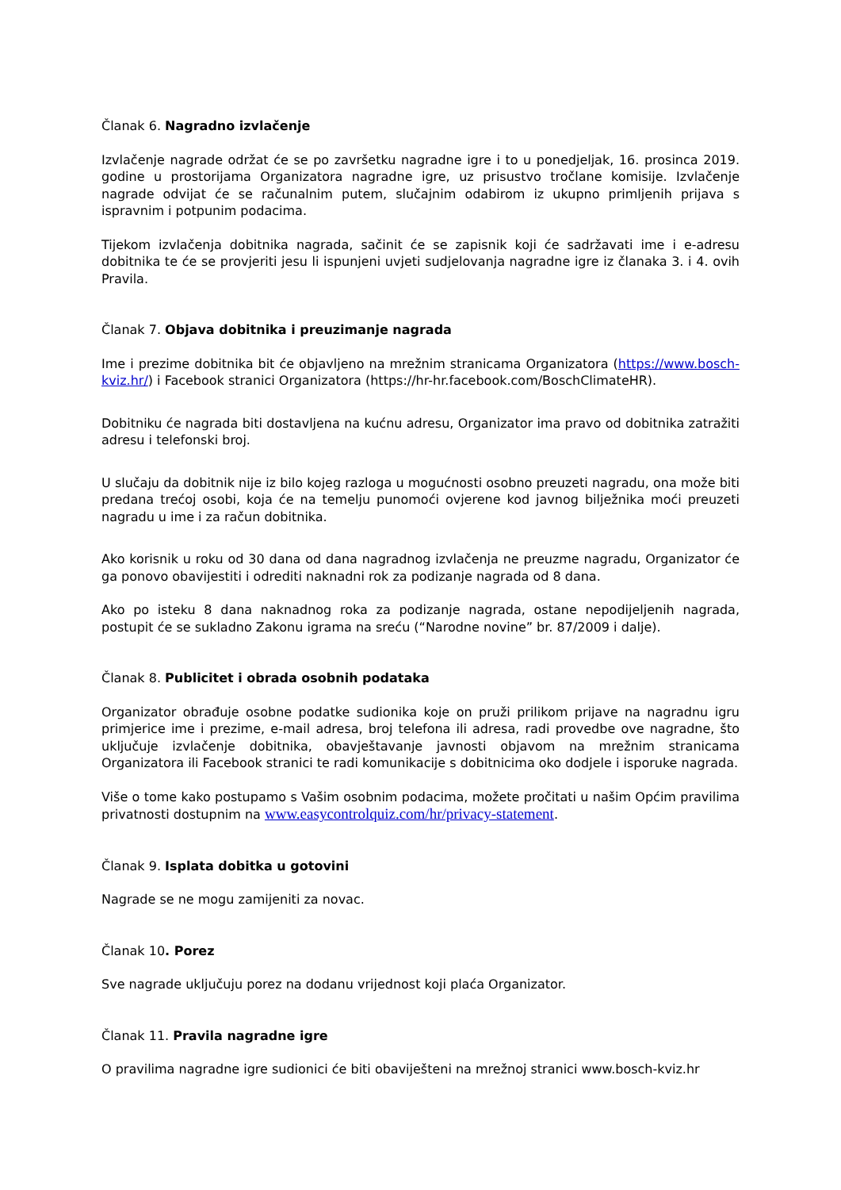Članak 6. Nagradno izvlačenje
Izvlačenje nagrade održat će se po završetku nagradne igre i to u ponedjeljak, 16. prosinca 2019. godine u prostorijama Organizatora nagradne igre, uz prisustvo tročlane komisije. Izvlačenje nagrade odvijat će se računalnim putem, slučajnim odabirom iz ukupno primljenih prijava s ispravnim i potpunim podacima.
Tijekom izvlačenja dobitnika nagrada, sačinit će se zapisnik koji će sadržavati ime i e-adresu dobitnika te će se provjeriti jesu li ispunjeni uvjeti sudjelovanja nagradne igre iz članaka 3. i 4. ovih Pravila.
Članak 7. Objava dobitnika i preuzimanje nagrada
Ime i prezime dobitnika bit će objavljeno na mrežnim stranicama Organizatora (https://www.bosch-kviz.hr/) i Facebook stranici Organizatora (https://hr-hr.facebook.com/BoschClimateHR).
Dobitniku će nagrada biti dostavljena na kućnu adresu, Organizator ima pravo od dobitnika zatražiti adresu i telefonski broj.
U slučaju da dobitnik nije iz bilo kojeg razloga u mogućnosti osobno preuzeti nagradu, ona može biti predana trećoj osobi, koja će na temelju punomoći ovjerene kod javnog bilježnika moći preuzeti nagradu u ime i za račun dobitnika.
Ako korisnik u roku od 30 dana od dana nagradnog izvlačenja ne preuzme nagradu, Organizator će ga ponovo obavijestiti i odrediti naknadni rok za podizanje nagrada od 8 dana.
Ako po isteku 8 dana naknadnog roka za podizanje nagrada, ostane nepodijeljenih nagrada, postupit će se sukladno Zakonu igrama na sreću (“Narodne novine” br. 87/2009 i dalje).
Članak 8. Publicitet i obrada osobnih podataka
Organizator obrađuje osobne podatke sudionika koje on pruži prilikom prijave na nagradnu igru primjerice ime i prezime, e-mail adresa, broj telefona ili adresa, radi provedbe ove nagradne, što uključuje izvlačenje dobitnika, obavještavanje javnosti objavom na mrežnim stranicama Organizatora ili Facebook stranici te radi komunikacije s dobitnicima oko dodjele i isporuke nagrada.
Više o tome kako postupamo s Vašim osobnim podacima, možete pročitati u našim Općim pravilima privatnosti dostupnim na www.easycontrolquiz.com/hr/privacy-statement.
Članak 9. Isplata dobitka u gotovini
Nagrade se ne mogu zamijeniti za novac.
Članak 10. Porez
Sve nagrade uključuju porez na dodanu vrijednost koji plaća Organizator.
Članak 11. Pravila nagradne igre
O pravilima nagradne igre sudionici će biti obaviješteni na mrežnoj stranici www.bosch-kviz.hr